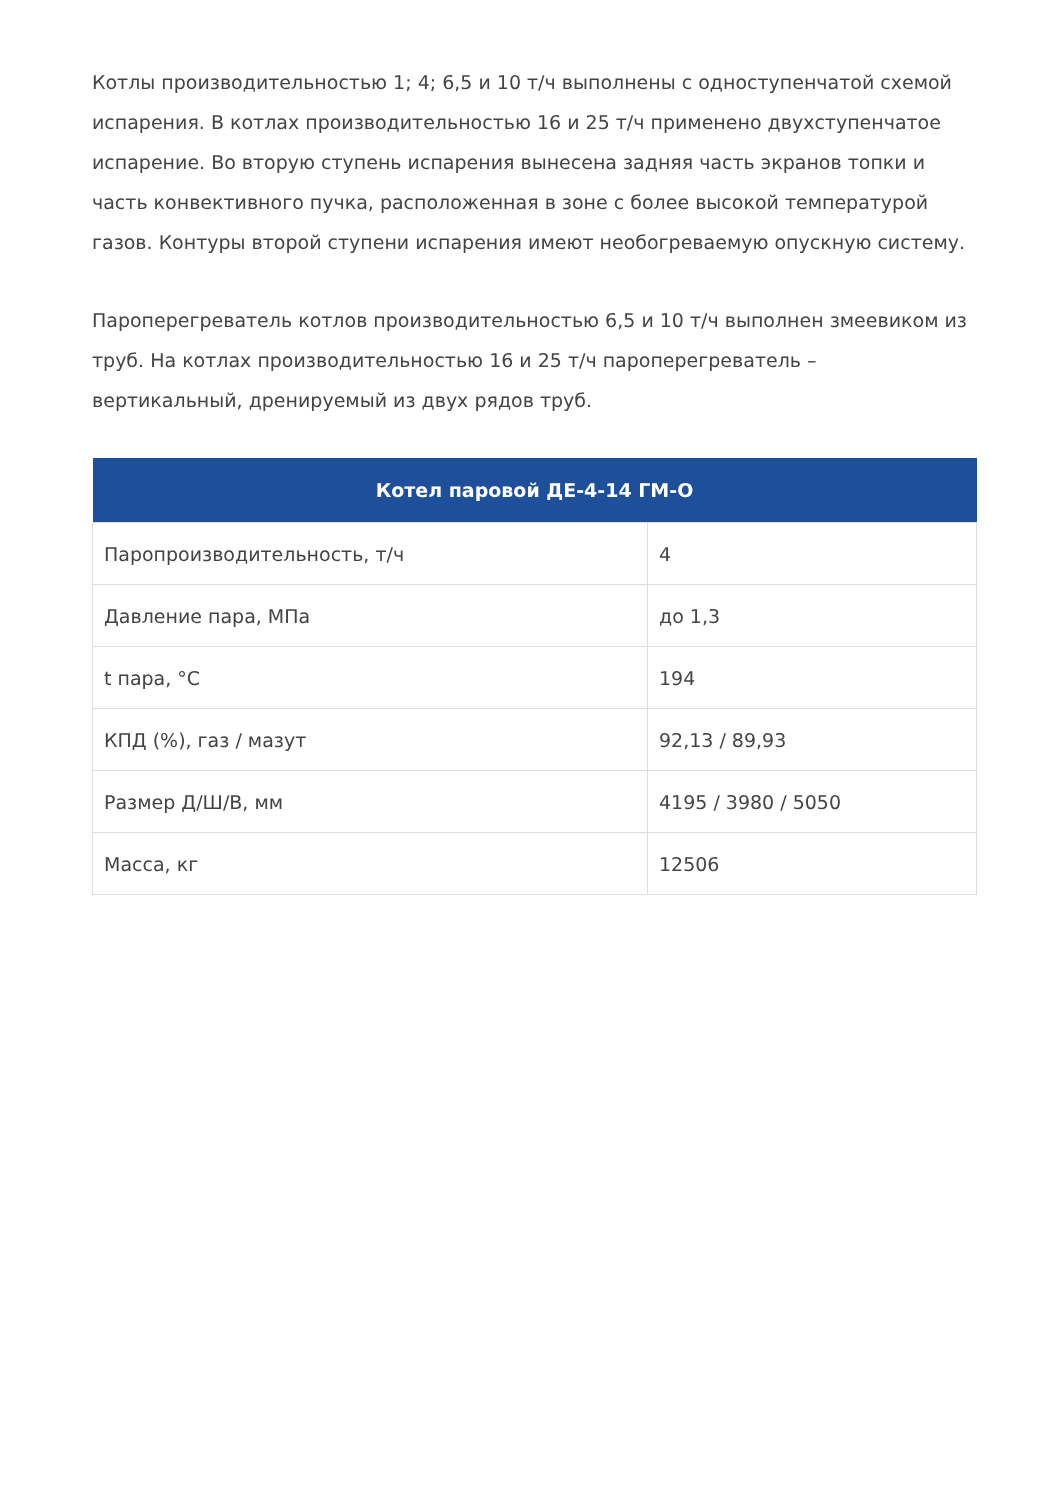Котлы производительностью 1; 4; 6,5 и 10 т/ч выполнены с одноступенчатой схемой испарения. В котлах производительностью 16 и 25 т/ч применено двухступенчатое испарение. Во вторую ступень испарения вынесена задняя часть экранов топки и часть конвективного пучка, расположенная в зоне с более высокой температурой газов. Контуры второй ступени испарения имеют необогреваемую опускную систему.
Пароперегреватель котлов производительностью 6,5 и 10 т/ч выполнен змеевиком из труб. На котлах производительностью 16 и 25 т/ч пароперегреватель – вертикальный, дренируемый из двух рядов труб.
| Котел паровой ДЕ-4-14 ГМ-О | |
| --- | --- |
| Паропроизводительность, т/ч | 4 |
| Давление пара, МПа | до 1,3 |
| t пара, °С | 194 |
| КПД (%), газ / мазут | 92,13 / 89,93 |
| Размер Д/Ш/В, мм | 4195 / 3980 / 5050 |
| Масса, кг | 12506 |